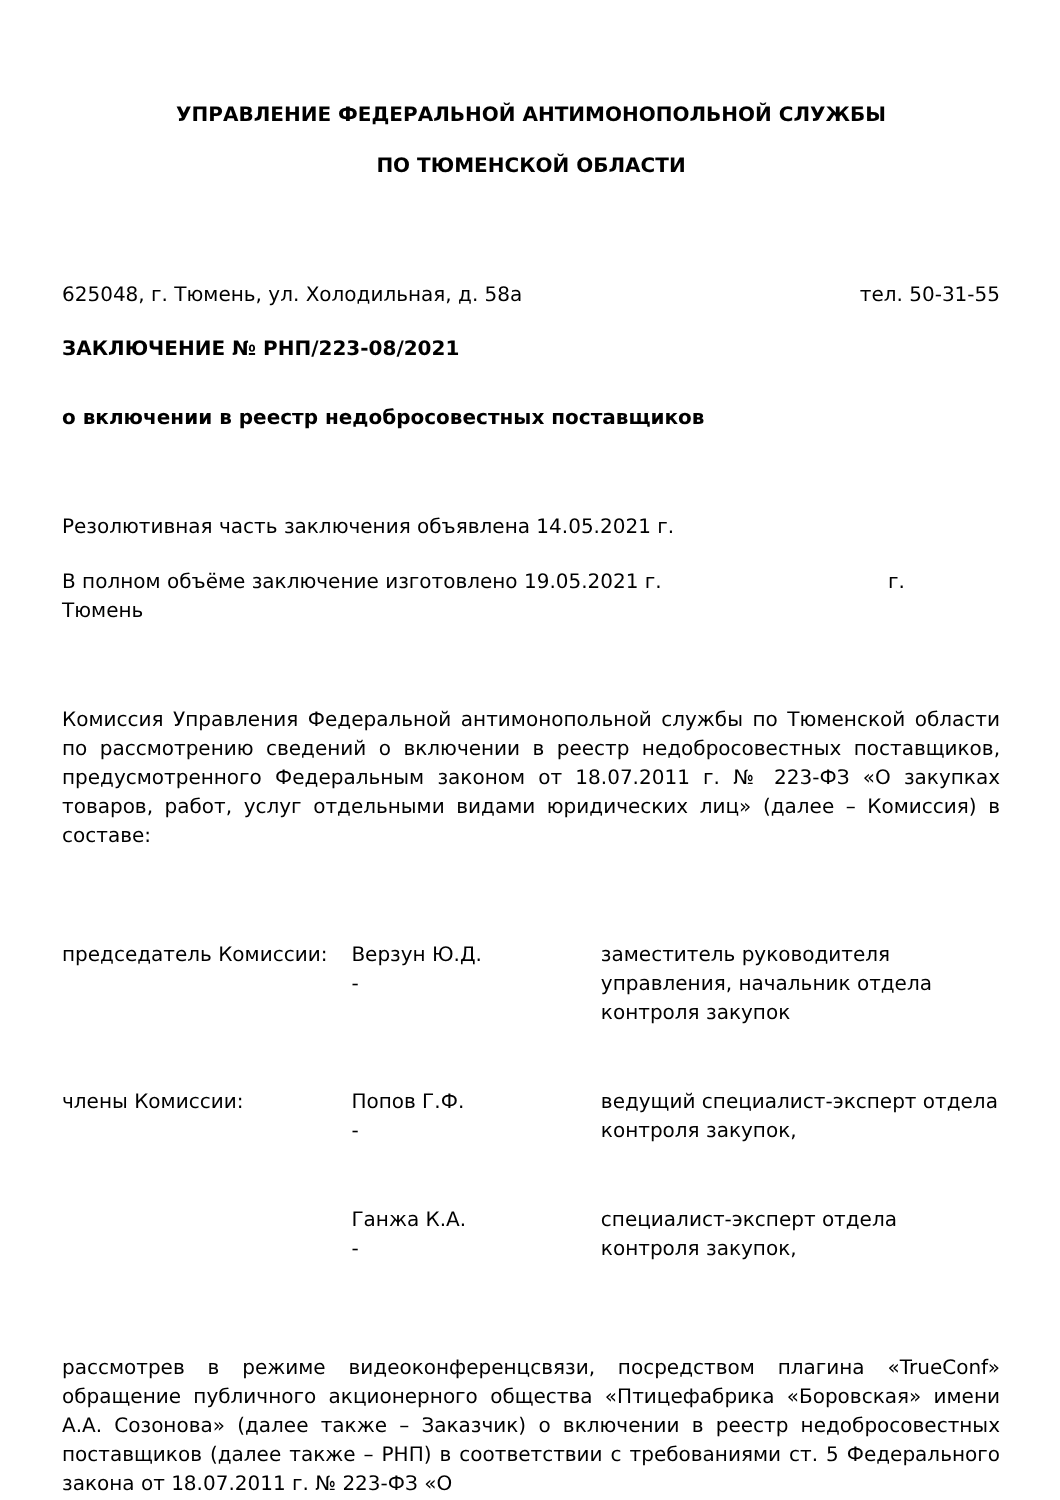УПРАВЛЕНИЕ ФЕДЕРАЛЬНОЙ АНТИМОНОПОЛЬНОЙ СЛУЖБЫ
ПО ТЮМЕНСКОЙ ОБЛАСТИ
625048, г. Тюмень, ул. Холодильная, д. 58а тел. 50-31-55
ЗАКЛЮЧЕНИЕ № РНП/223-08/2021
о включении в реестр недобросовестных поставщиков
Резолютивная часть заключения объявлена 14.05.2021 г.
В полном объёме заключение изготовлено 19.05.2021 г. г.
Тюмень
Комиссия Управления Федеральной антимонопольной службы по Тюменской области по рассмотрению сведений о включении в реестр недобросовестных поставщиков, предусмотренного Федеральным законом от 18.07.2011 г. № 223-ФЗ «О закупках товаров, работ, услуг отдельными видами юридических лиц» (далее – Комиссия) в составе:
председатель Комиссии: Верзун Ю.Д.
-
заместитель руководителя управления, начальник отдела контроля закупок
члены Комиссии: Попов Г.Ф.
-
ведущий специалист-эксперт отдела контроля закупок,
Ганжа К.А.
-
специалист-эксперт отдела контроля закупок,
рассмотрев в режиме видеоконференцсвязи, посредством плагина «TrueConf» обращение публичного акционерного общества «Птицефабрика «Боровская» имени А.А. Созонова» (далее также – Заказчик) о включении в реестр недобросовестных поставщиков (далее также – РНП) в соответствии с требованиями ст. 5 Федерального закона от 18.07.2011 г. № 223-ФЗ «О